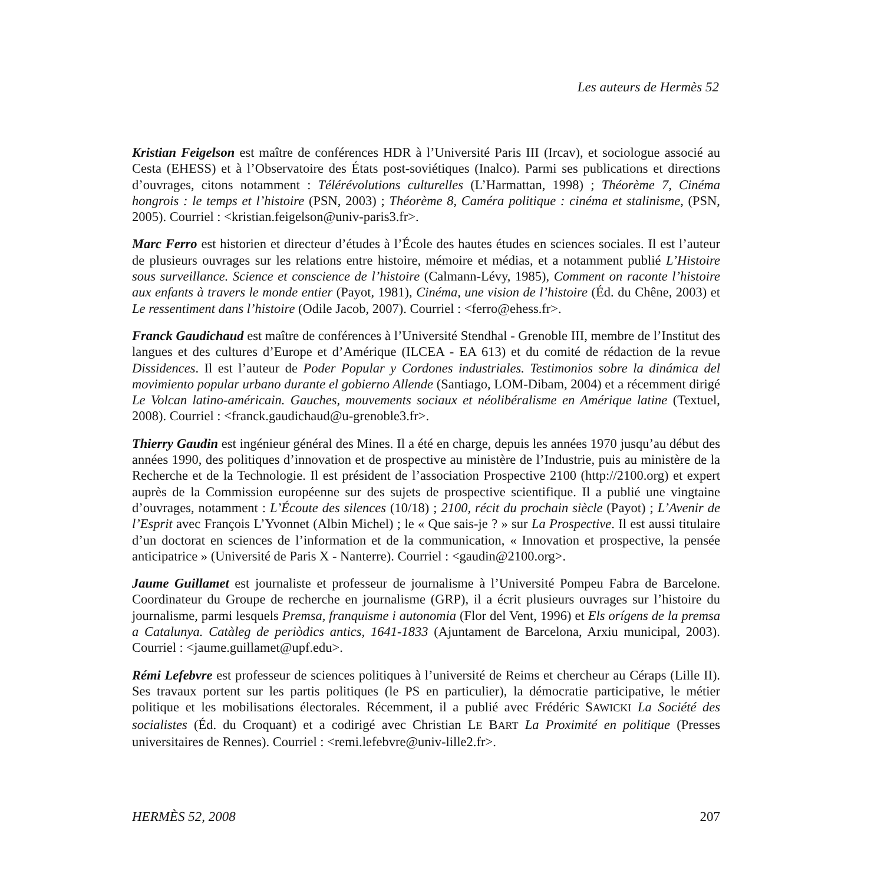Les auteurs de Hermès 52
Kristian Feigelson est maître de conférences HDR à l’Université Paris III (Ircav), et sociologue associé au Cesta (EHESS) et à l’Observatoire des États post-soviétiques (Inalco). Parmi ses publications et directions d’ouvrages, citons notamment : Télérévolutions culturelles (L’Harmattan, 1998) ; Théorème 7, Cinéma hongrois : le temps et l’histoire (PSN, 2003) ; Théorème 8, Caméra politique : cinéma et stalinisme, (PSN, 2005). Courriel : <kristian.feigelson@univ-paris3.fr>.
Marc Ferro est historien et directeur d’études à l’École des hautes études en sciences sociales. Il est l’auteur de plusieurs ouvrages sur les relations entre histoire, mémoire et médias, et a notamment publié L’Histoire sous surveillance. Science et conscience de l’histoire (Calmann-Lévy, 1985), Comment on raconte l’histoire aux enfants à travers le monde entier (Payot, 1981), Cinéma, une vision de l’histoire (Éd. du Chêne, 2003) et Le ressentiment dans l’histoire (Odile Jacob, 2007). Courriel : <ferro@ehess.fr>.
Franck Gaudichaud est maître de conférences à l’Université Stendhal - Grenoble III, membre de l’Institut des langues et des cultures d’Europe et d’Amérique (ILCEA - EA 613) et du comité de rédaction de la revue Dissidences. Il est l’auteur de Poder Popular y Cordones industriales. Testimonios sobre la dinámica del movimiento popular urbano durante el gobierno Allende (Santiago, LOM-Dibam, 2004) et a récemment dirigé Le Volcan latino-américain. Gauches, mouvements sociaux et néolibéralisme en Amérique latine (Textuel, 2008). Courriel : <franck.gaudichaud@u-grenoble3.fr>.
Thierry Gaudin est ingénieur général des Mines. Il a été en charge, depuis les années 1970 jusqu’au début des années 1990, des politiques d’innovation et de prospective au ministère de l’Industrie, puis au ministère de la Recherche et de la Technologie. Il est président de l’association Prospective 2100 (http://2100.org) et expert auprès de la Commission européenne sur des sujets de prospective scientifique. Il a publié une vingtaine d’ouvrages, notamment : L’Écoute des silences (10/18) ; 2100, récit du prochain siècle (Payot) ; L’Avenir de l’Esprit avec François L’Yvonnet (Albin Michel) ; le « Que sais-je ? » sur La Prospective. Il est aussi titulaire d’un doctorat en sciences de l’information et de la communication, « Innovation et prospective, la pensée anticipatrice » (Université de Paris X - Nanterre). Courriel : <gaudin@2100.org>.
Jaume Guillamet est journaliste et professeur de journalisme à l’Université Pompeu Fabra de Barcelone. Coordinateur du Groupe de recherche en journalisme (GRP), il a écrit plusieurs ouvrages sur l’histoire du journalisme, parmi lesquels Premsa, franquisme i autonomia (Flor del Vent, 1996) et Els orígens de la premsa a Catalunya. Catàleg de periòdics antics, 1641-1833 (Ajuntament de Barcelona, Arxiu municipal, 2003). Courriel : <jaume.guillamet@upf.edu>.
Rémi Lefebvre est professeur de sciences politiques à l’université de Reims et chercheur au Céraps (Lille II). Ses travaux portent sur les partis politiques (le PS en particulier), la démocratie participative, le métier politique et les mobilisations électorales. Récemment, il a publié avec Frédéric SAWICKI La Société des socialistes (Éd. du Croquant) et a codirigé avec Christian LE BART La Proximité en politique (Presses universitaires de Rennes). Courriel : <remi.lefebvre@univ-lille2.fr>.
HERMÈS 52, 2008 207